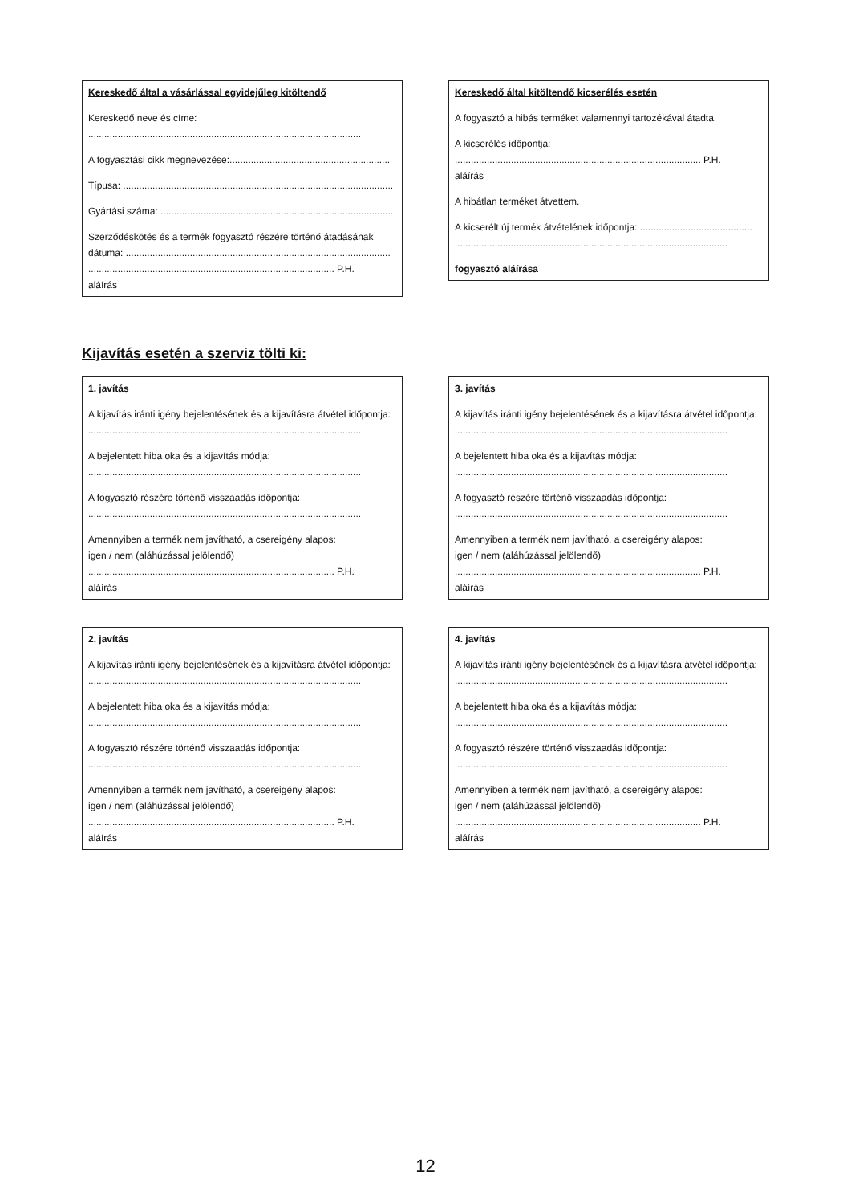Kereskedő által a vásárlással egyidejűleg kitöltendő
Kereskedő neve és címe:
......................................................................................................
A fogyasztási cikk megnevezése:............................................................
Típusa: .....................................................................................................
Gyártási száma: .......................................................................................
Szerződéskötés és a termék fogyasztó részére történő átadásának dátuma: ...................................................................................................
............................................................................................ P.H.
aláírás
Kereskedő által kitöltendő kicserélés esetén
A fogyasztó a hibás terméket valamennyi tartozékával átadta.
A kicserélés időpontja:
............................................................................................ P.H.
aláírás
A hibátlan terméket átvettem.
A kicserélt új termék átvételének időpontja: ..........................................
......................................................................................................
fogyasztó aláírása
Kijavítás esetén a szerviz tölti ki:
1. javítás
A kijavítás iránti igény bejelentésének és a kijavításra átvétel időpontja:
......................................................................................................
A bejelentett hiba oka és a kijavítás módja:
......................................................................................................
A fogyasztó részére történő visszaadás időpontja:
......................................................................................................
Amennyiben a termék nem javítható, a csereigény alapos:
igen / nem (aláhúzással jelölendő)
............................................................................................ P.H.
aláírás
3. javítás
A kijavítás iránti igény bejelentésének és a kijavításra átvétel időpontja:
......................................................................................................
A bejelentett hiba oka és a kijavítás módja:
......................................................................................................
A fogyasztó részére történő visszaadás időpontja:
......................................................................................................
Amennyiben a termék nem javítható, a csereigény alapos:
igen / nem (aláhúzással jelölendő)
............................................................................................ P.H.
aláírás
2. javítás
A kijavítás iránti igény bejelentésének és a kijavításra átvétel időpontja:
......................................................................................................
A bejelentett hiba oka és a kijavítás módja:
......................................................................................................
A fogyasztó részére történő visszaadás időpontja:
......................................................................................................
Amennyiben a termék nem javítható, a csereigény alapos:
igen / nem (aláhúzással jelölendő)
............................................................................................ P.H.
aláírás
4. javítás
A kijavítás iránti igény bejelentésének és a kijavításra átvétel időpontja:
......................................................................................................
A bejelentett hiba oka és a kijavítás módja:
......................................................................................................
A fogyasztó részére történő visszaadás időpontja:
......................................................................................................
Amennyiben a termék nem javítható, a csereigény alapos:
igen / nem (aláhúzással jelölendő)
............................................................................................ P.H.
aláírás
12